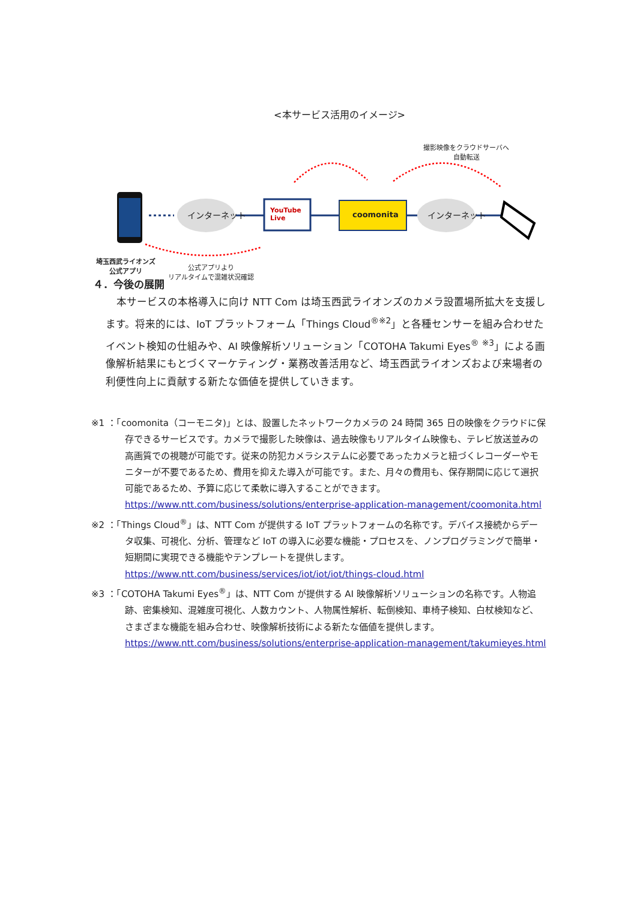<本サービス活用のイメージ>
インターネット
YouTube
Live
coomonita インターネット
撮影映像をクラウドサーバへ
自動転送
埼玉西武ライオンズ
公式アプリ
公式アプリより
リアルタイムで混雑状況確認
４．今後の展開
本サービスの本格導入に向け NTT Com は埼玉西武ライオンズのカメラ設置場所拡大を支援します。将来的には、IoT プラットフォーム「Things Cloud<sup>®※2</sup>」と各種センサーを組み合わせたイベント検知の仕組みや、AI 映像解析ソリューション「COTOHA Takumi Eyes<sup>®</sup> <sup>※3</sup>」による画像解析結果にもとづくマーケティング・業務改善活用など、埼玉西武ライオンズおよび来場者の利便性向上に貢献する新たな価値を提供していきます。
※1 ：「coomonita（コーモニタ)」とは、設置したネットワークカメラの 24 時間 365 日の映像をクラウドに保存できるサービスです。カメラで撮影した映像は、過去映像もリアルタイム映像も、テレビ放送並みの高画質での視聴が可能です。従来の防犯カメラシステムに必要であったカメラと紐づくレコーダーやモニターが不要であるため、費用を抑えた導入が可能です。また、月々の費用も、保存期間に応じて選択可能であるため、予算に応じて柔軟に導入することができます。
https://www.ntt.com/business/solutions/enterprise-application-management/coomonita.html
※2 ：「Things Cloud<sup>®</sup>」は、NTT Com が提供する IoT プラットフォームの名称です。デバイス接続からデータ収集、可視化、分析、管理など IoT の導入に必要な機能・プロセスを、ノンプログラミングで簡単・短期間に実現できる機能やテンプレートを提供します。
https://www.ntt.com/business/services/iot/iot/iot/things-cloud.html
※3 ：「COTOHA Takumi Eyes<sup>®</sup>」は、NTT Com が提供する AI 映像解析ソリューションの名称です。人物追跡、密集検知、混雑度可視化、人数カウント、人物属性解析、転倒検知、車椅子検知、白杖検知など、さまざまな機能を組み合わせ、映像解析技術による新たな価値を提供します。
https://www.ntt.com/business/solutions/enterprise-application-management/takumieyes.html